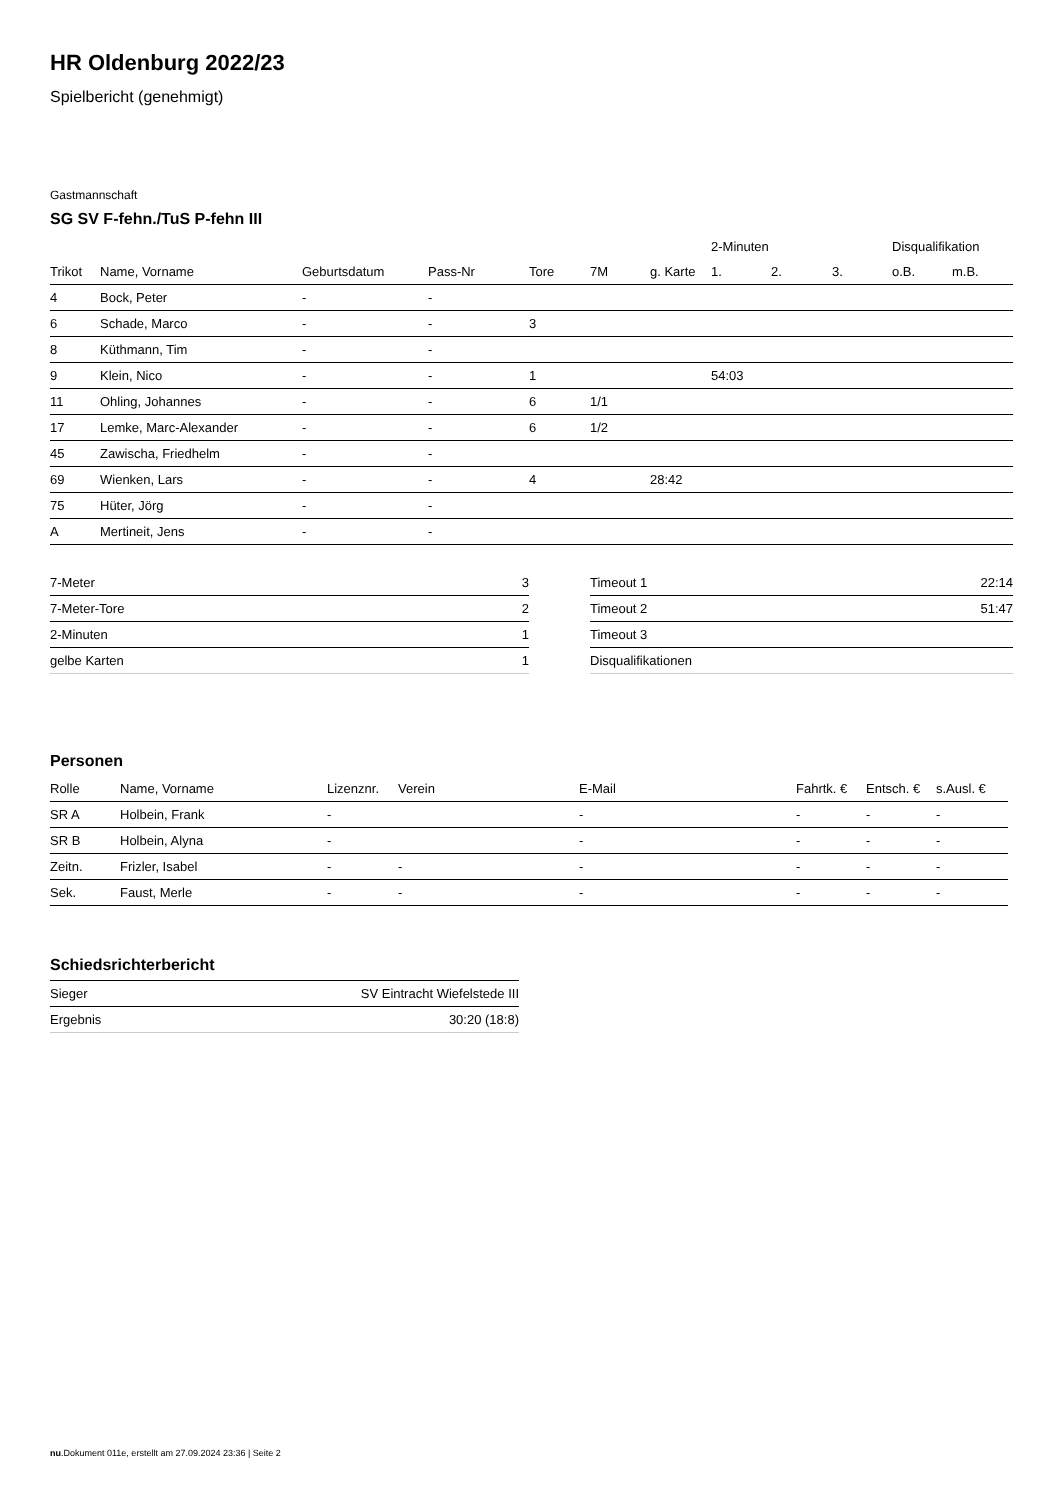HR Oldenburg 2022/23
Spielbericht (genehmigt)
Gastmannschaft
SG SV F-fehn./TuS P-fehn III
| | | | | | | | 2-Minuten | | | Disqualifikation | |
| Trikot | Name, Vorname | Geburtsdatum | Pass-Nr | Tore | 7M | g. Karte | 1. | 2. | 3. | o.B. | m.B. |
| 4 | Bock, Peter | - | - | | | | | | | | |
| 6 | Schade, Marco | - | - | 3 | | | | | | | |
| 8 | Küthmann, Tim | - | - | | | | | | | | |
| 9 | Klein, Nico | - | - | 1 | | | 54:03 | | | | |
| 11 | Ohling, Johannes | - | - | 6 | 1/1 | | | | | | |
| 17 | Lemke, Marc-Alexander | - | - | 6 | 1/2 | | | | | | |
| 45 | Zawischa, Friedhelm | - | - | | | | | | | | |
| 69 | Wienken, Lars | - | - | 4 | | 28:42 | | | | | |
| 75 | Hüter, Jörg | - | - | | | | | | | | |
| A | Mertineit, Jens | - | - | | | | | | | | |
| 7-Meter | 3 |
| 7-Meter-Tore | 2 |
| 2-Minuten | 1 |
| gelbe Karten | 1 |
| Timeout 1 | 22:14 |
| Timeout 2 | 51:47 |
| Timeout 3 | |
| Disqualifikationen | |
Personen
| Rolle | Name, Vorname | Lizenznr. | Verein | E-Mail | Fahrtk. € | Entsch. € | s.Ausl. € |
| --- | --- | --- | --- | --- | --- | --- | --- |
| SR A | Holbein, Frank | - | | - | - | - | - |
| SR B | Holbein, Alyna | - | | - | - | - | - |
| Zeitn. | Frizler, Isabel | - | - | - | - | - | - |
| Sek. | Faust, Merle | - | - | - | - | - | - |
Schiedsrichterbericht
| Sieger | SV Eintracht Wiefelstede III |
| Ergebnis | 30:20 (18:8) |
nu.Dokument 011e, erstellt am 27.09.2024 23:36 | Seite 2